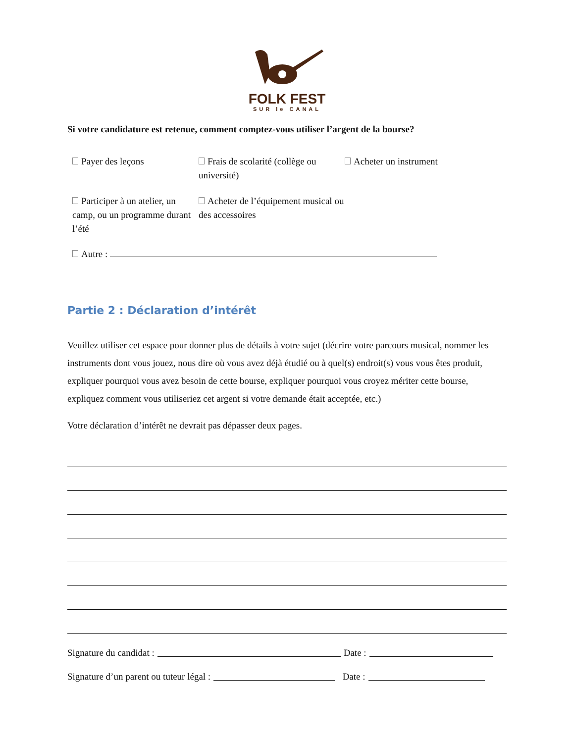FOLK FEST
SUR le CANAL
Si votre candidature est retenue, comment comptez-vous utiliser l’argent de la bourse?
Payer des leçons
Frais de scolarité (collège ou université)
Acheter un instrument
Participer à un atelier, un camp, ou un programme durant l’été
Acheter de l’équipement musical ou des accessoires
Autre :
Partie 2 : Déclaration d’intérêt
Veuillez utiliser cet espace pour donner plus de détails à votre sujet (décrire votre parcours musical, nommer les instruments dont vous jouez, nous dire où vous avez déjà étudié ou à quel(s) endroit(s) vous vous êtes produit, expliquer pourquoi vous avez besoin de cette bourse, expliquer pourquoi vous croyez mériter cette bourse, expliquez comment vous utiliseriez cet argent si votre demande était acceptée, etc.)
Votre déclaration d’intérêt ne devrait pas dépasser deux pages.
Signature du candidat : Date :
Signature d’un parent ou tuteur légal : Date :